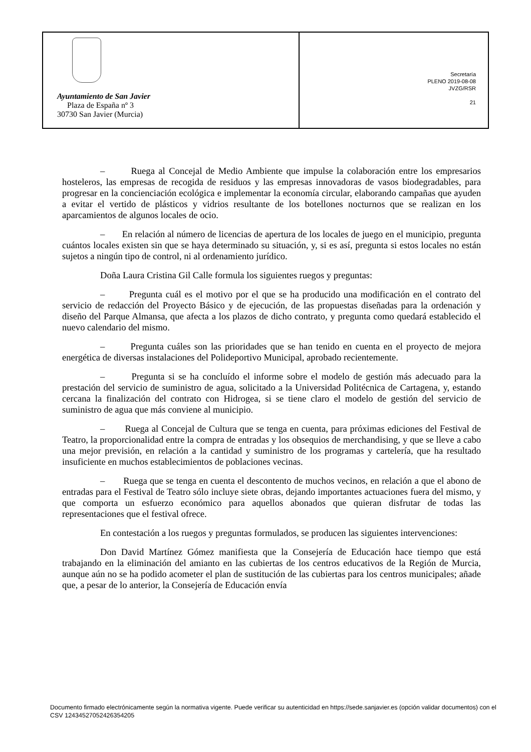Ayuntamiento de San Javier
Plaza de España nº 3
30730 San Javier (Murcia)
Secretaría
PLENO 2019-08-08
JVZG/RSR
21
– Ruega al Concejal de Medio Ambiente que impulse la colaboración entre los empresarios hosteleros, las empresas de recogida de residuos y las empresas innovadoras de vasos biodegradables, para progresar en la concienciación ecológica e implementar la economía circular, elaborando campañas que ayuden a evitar el vertido de plásticos y vidrios resultante de los botellones nocturnos que se realizan en los aparcamientos de algunos locales de ocio.
– En relación al número de licencias de apertura de los locales de juego en el municipio, pregunta cuántos locales existen sin que se haya determinado su situación, y, si es así, pregunta si estos locales no están sujetos a ningún tipo de control, ni al ordenamiento jurídico.
Doña Laura Cristina Gil Calle formula los siguientes ruegos y preguntas:
– Pregunta cuál es el motivo por el que se ha producido una modificación en el contrato del servicio de redacción del Proyecto Básico y de ejecución, de las propuestas diseñadas para la ordenación y diseño del Parque Almansa, que afecta a los plazos de dicho contrato, y pregunta como quedará establecido el nuevo calendario del mismo.
– Pregunta cuáles son las prioridades que se han tenido en cuenta en el proyecto de mejora energética de diversas instalaciones del Polideportivo Municipal, aprobado recientemente.
– Pregunta si se ha concluído el informe sobre el modelo de gestión más adecuado para la prestación del servicio de suministro de agua, solicitado a la Universidad Politécnica de Cartagena, y, estando cercana la finalización del contrato con Hidrogea, si se tiene claro el modelo de gestión del servicio de suministro de agua que más conviene al municipio.
– Ruega al Concejal de Cultura que se tenga en cuenta, para próximas ediciones del Festival de Teatro, la proporcionalidad entre la compra de entradas y los obsequios de merchandising, y que se lleve a cabo una mejor previsión, en relación a la cantidad y suministro de los programas y cartelería, que ha resultado insuficiente en muchos establecimientos de poblaciones vecinas.
– Ruega que se tenga en cuenta el descontento de muchos vecinos, en relación a que el abono de entradas para el Festival de Teatro sólo incluye siete obras, dejando importantes actuaciones fuera del mismo, y que comporta un esfuerzo económico para aquellos abonados que quieran disfrutar de todas las representaciones que el festival ofrece.
En contestación a los ruegos y preguntas formulados, se producen las siguientes intervenciones:
Don David Martínez Gómez manifiesta que la Consejería de Educación hace tiempo que está trabajando en la eliminación del amianto en las cubiertas de los centros educativos de la Región de Murcia, aunque aún no se ha podido acometer el plan de sustitución de las cubiertas para los centros municipales; añade que, a pesar de lo anterior, la Consejería de Educación envía
Documento firmado electrónicamente según la normativa vigente. Puede verificar su autenticidad en https://sede.sanjavier.es (opción validar documentos) con el CSV 12434527052426354205